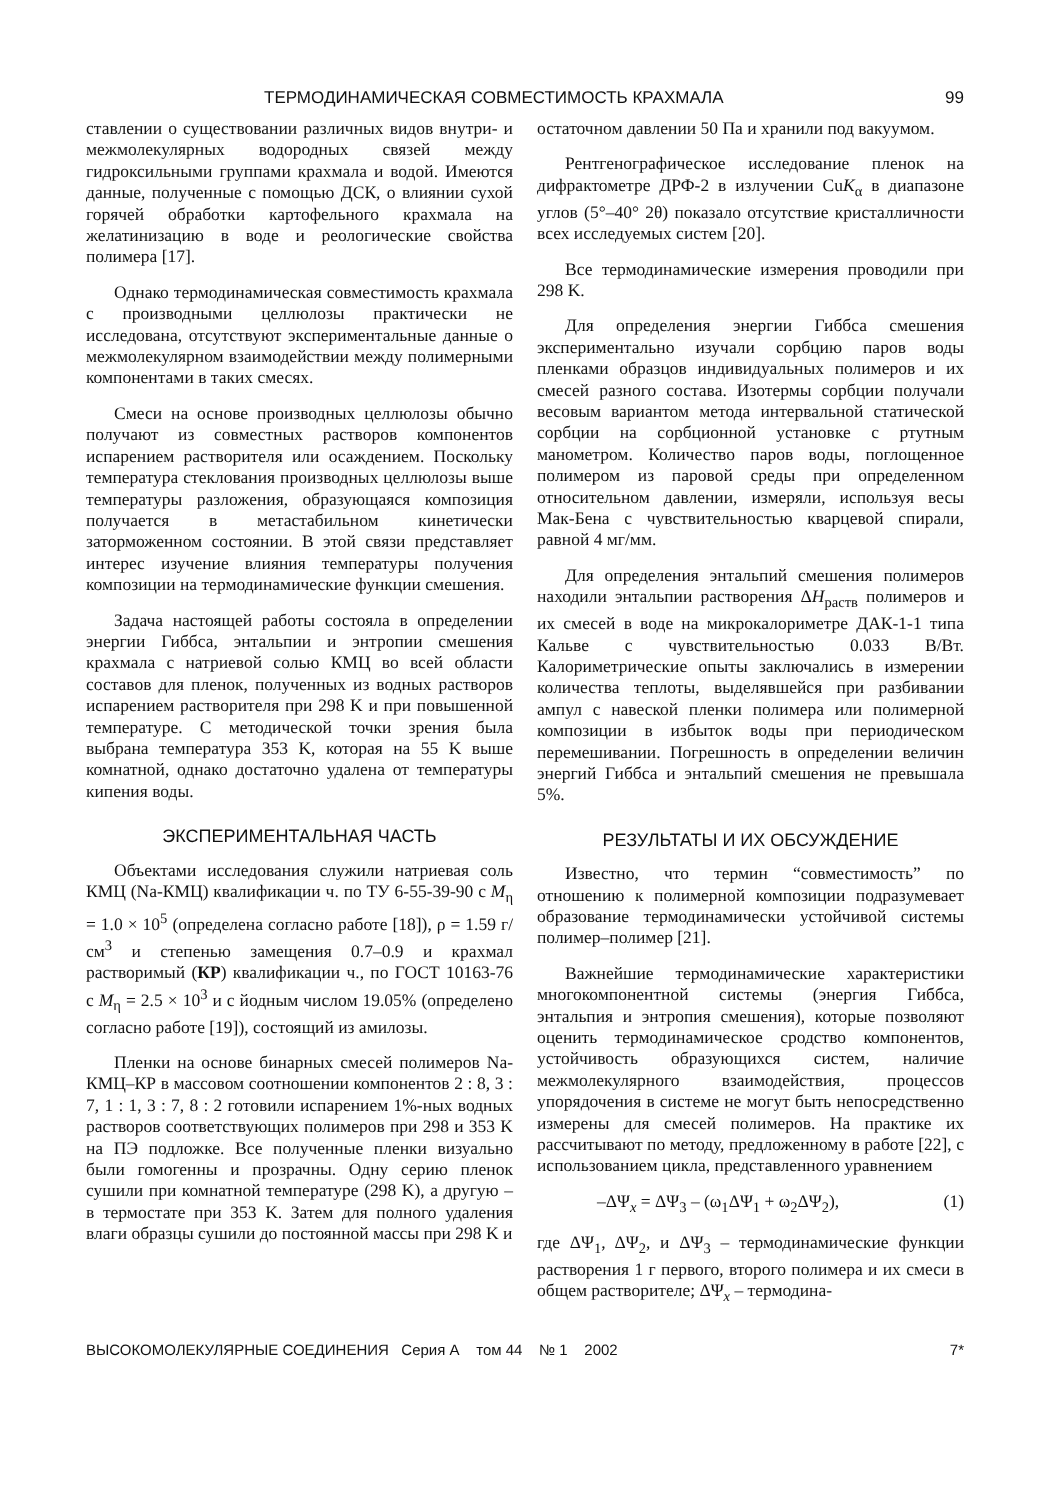ТЕРМОДИНАМИЧЕСКАЯ СОВМЕСТИМОСТЬ КРАХМАЛА 99
ставлении о существовании различных видов внутри- и межмолекулярных водородных связей между гидроксильными группами крахмала и водой. Имеются данные, полученные с помощью ДСК, о влиянии сухой горячей обработки картофельного крахмала на желатинизацию в воде и реологические свойства полимера [17].
Однако термодинамическая совместимость крахмала с производными целлюлозы практически не исследована, отсутствуют экспериментальные данные о межмолекулярном взаимодействии между полимерными компонентами в таких смесях.
Смеси на основе производных целлюлозы обычно получают из совместных растворов компонентов испарением растворителя или осаждением. Поскольку температура стеклования производных целлюлозы выше температуры разложения, образующаяся композиция получается в метастабильном кинетически заторможенном состоянии. В этой связи представляет интерес изучение влияния температуры получения композиции на термодинамические функции смешения.
Задача настоящей работы состояла в определении энергии Гиббса, энтальпии и энтропии смешения крахмала с натриевой солью КМЦ во всей области составов для пленок, полученных из водных растворов испарением растворителя при 298 K и при повышенной температуре. С методической точки зрения была выбрана температура 353 K, которая на 55 K выше комнатной, однако достаточно удалена от температуры кипения воды.
ЭКСПЕРИМЕНТАЛЬНАЯ ЧАСТЬ
Объектами исследования служили натриевая соль КМЦ (Na-КМЦ) квалификации ч. по ТУ 6-55-39-90 с M<sub>η</sub> = 1.0 × 10<sup>5</sup> (определена согласно работе [18]), ρ = 1.59 г/см<sup>3</sup> и степенью замещения 0.7–0.9 и крахмал растворимый (КР) квалификации ч., по ГОСТ 10163-76 с M<sub>η</sub> = 2.5 × 10<sup>3</sup> и с йодным числом 19.05% (определено согласно работе [19]), состоящий из амилозы.
Пленки на основе бинарных смесей полимеров Na-КМЦ–КР в массовом соотношении компонентов 2 : 8, 3 : 7, 1 : 1, 3 : 7, 8 : 2 готовили испарением 1%-ных водных растворов соответствующих полимеров при 298 и 353 K на ПЭ подложке. Все полученные пленки визуально были гомогенны и прозрачны. Одну серию пленок сушили при комнатной температуре (298 K), а другую – в термостате при 353 K. Затем для полного удаления влаги образцы сушили до постоянной массы при 298 K и
остаточном давлении 50 Па и хранили под вакуумом.
Рентгенографическое исследование пленок на дифрактометре ДРФ-2 в излучении CuK<sub>α</sub> в диапазоне углов (5°–40° 2θ) показало отсутствие кристалличности всех исследуемых систем [20].
Все термодинамические измерения проводили при 298 K.
Для определения энергии Гиббса смешения экспериментально изучали сорбцию паров воды пленками образцов индивидуальных полимеров и их смесей разного состава. Изотермы сорбции получали весовым вариантом метода интервальной статической сорбции на сорбционной установке с ртутным манометром. Количество паров воды, поглощенное полимером из паровой среды при определенном относительном давлении, измеряли, используя весы Мак-Бена с чувствительностью кварцевой спирали, равной 4 мг/мм.
Для определения энтальпий смешения полимеров находили энтальпии растворения ΔH<sub>раств</sub> полимеров и их смесей в воде на микрокалориметре ДАК-1-1 типа Кальве с чувствительностью 0.033 В/Вт. Калориметрические опыты заключались в измерении количества теплоты, выделявшейся при разбивании ампул с навеской пленки полимера или полимерной композиции в избыток воды при периодическом перемешивании. Погрешность в определении величин энергий Гиббса и энтальпий смешения не превышала 5%.
РЕЗУЛЬТАТЫ И ИХ ОБСУЖДЕНИЕ
Известно, что термин “совместимость” по отношению к полимерной композиции подразумевает образование термодинамически устойчивой системы полимер–полимер [21].
Важнейшие термодинамические характеристики многокомпонентной системы (энергия Гиббса, энтальпия и энтропия смешения), которые позволяют оценить термодинамическое сродство компонентов, устойчивость образующихся систем, наличие межмолекулярного взаимодействия, процессов упорядочения в системе не могут быть непосредственно измерены для смесей полимеров. На практике их рассчитывают по методу, предложенному в работе [22], с использованием цикла, представленного уравнением
–ΔΨ<sub>x</sub> = ΔΨ<sub>3</sub> – (ω<sub>1</sub>ΔΨ<sub>1</sub> + ω<sub>2</sub>ΔΨ<sub>2</sub>), (1)
где ΔΨ<sub>1</sub>, ΔΨ<sub>2</sub>, и ΔΨ<sub>3</sub> – термодинамические функции растворения 1 г первого, второго полимера и их смеси в общем растворителе; ΔΨ<sub>x</sub> – термодина-
ВЫСОКОМОЛЕКУЛЯРНЫЕ СОЕДИНЕНИЯ Серия А том 44 № 1 2002 7*